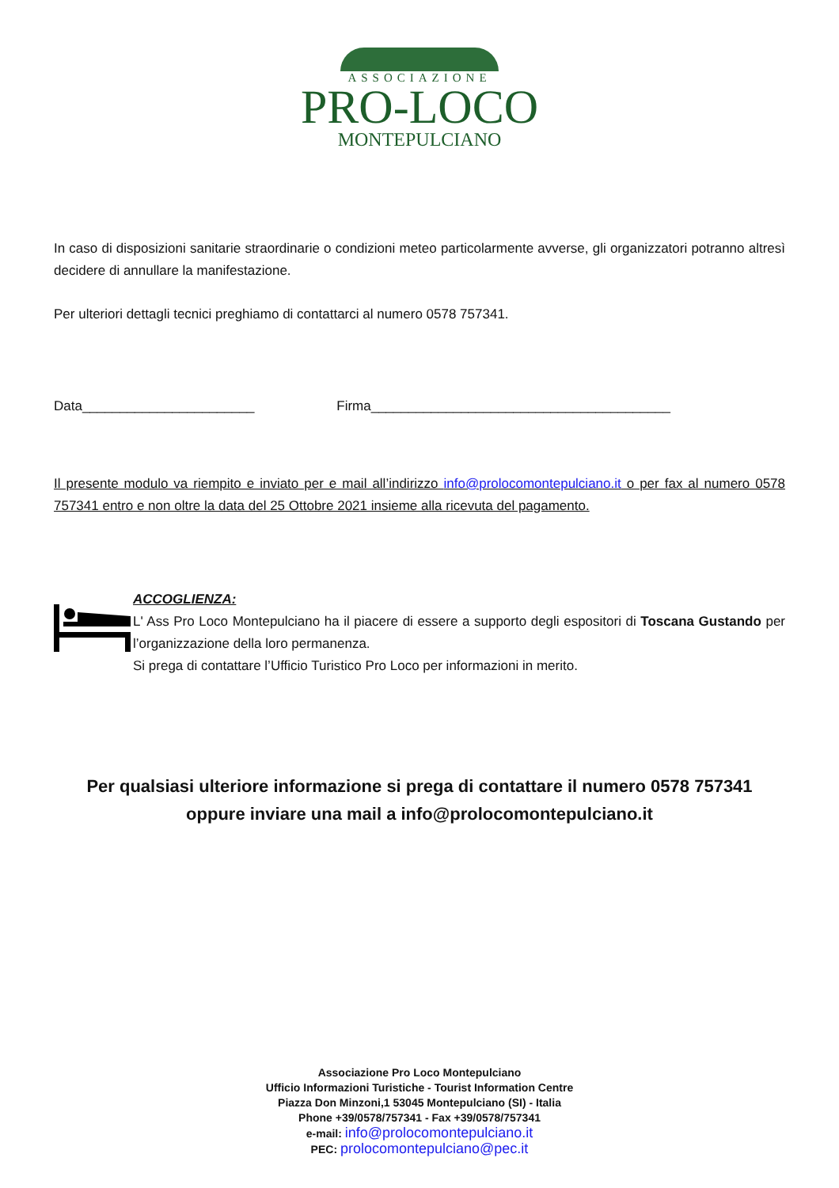ASSOCIAZIONE
PRO-LOCO
MONTEPULCIANO
In caso di disposizioni sanitarie straordinarie o condizioni meteo particolarmente avverse, gli organizzatori potranno altresì decidere di annullare la manifestazione.
Per ulteriori dettagli tecnici preghiamo di contattarci al numero 0578 757341.
Data_______________________ Firma________________________________________
Il presente modulo va riempito e inviato per e mail all’indirizzo info@prolocomontepulciano.it o per fax al numero 0578 757341 entro e non oltre la data del 25 Ottobre 2021 insieme alla ricevuta del pagamento.
ACCOGLIENZA:
L' Ass Pro Loco Montepulciano ha il piacere di essere a supporto degli espositori di Toscana Gustando per l’organizzazione della loro permanenza.
Si prega di contattare l’Ufficio Turistico Pro Loco per informazioni in merito.
Per qualsiasi ulteriore informazione si prega di contattare il numero 0578 757341
oppure inviare una mail a info@prolocomontepulciano.it
Associazione Pro Loco Montepulciano
Ufficio Informazioni Turistiche - Tourist Information Centre
Piazza Don Minzoni,1 53045 Montepulciano (SI) - Italia
Phone +39/0578/757341 - Fax +39/0578/757341
e-mail: info@prolocomontepulciano.it
PEC: prolocomontepulciano@pec.it